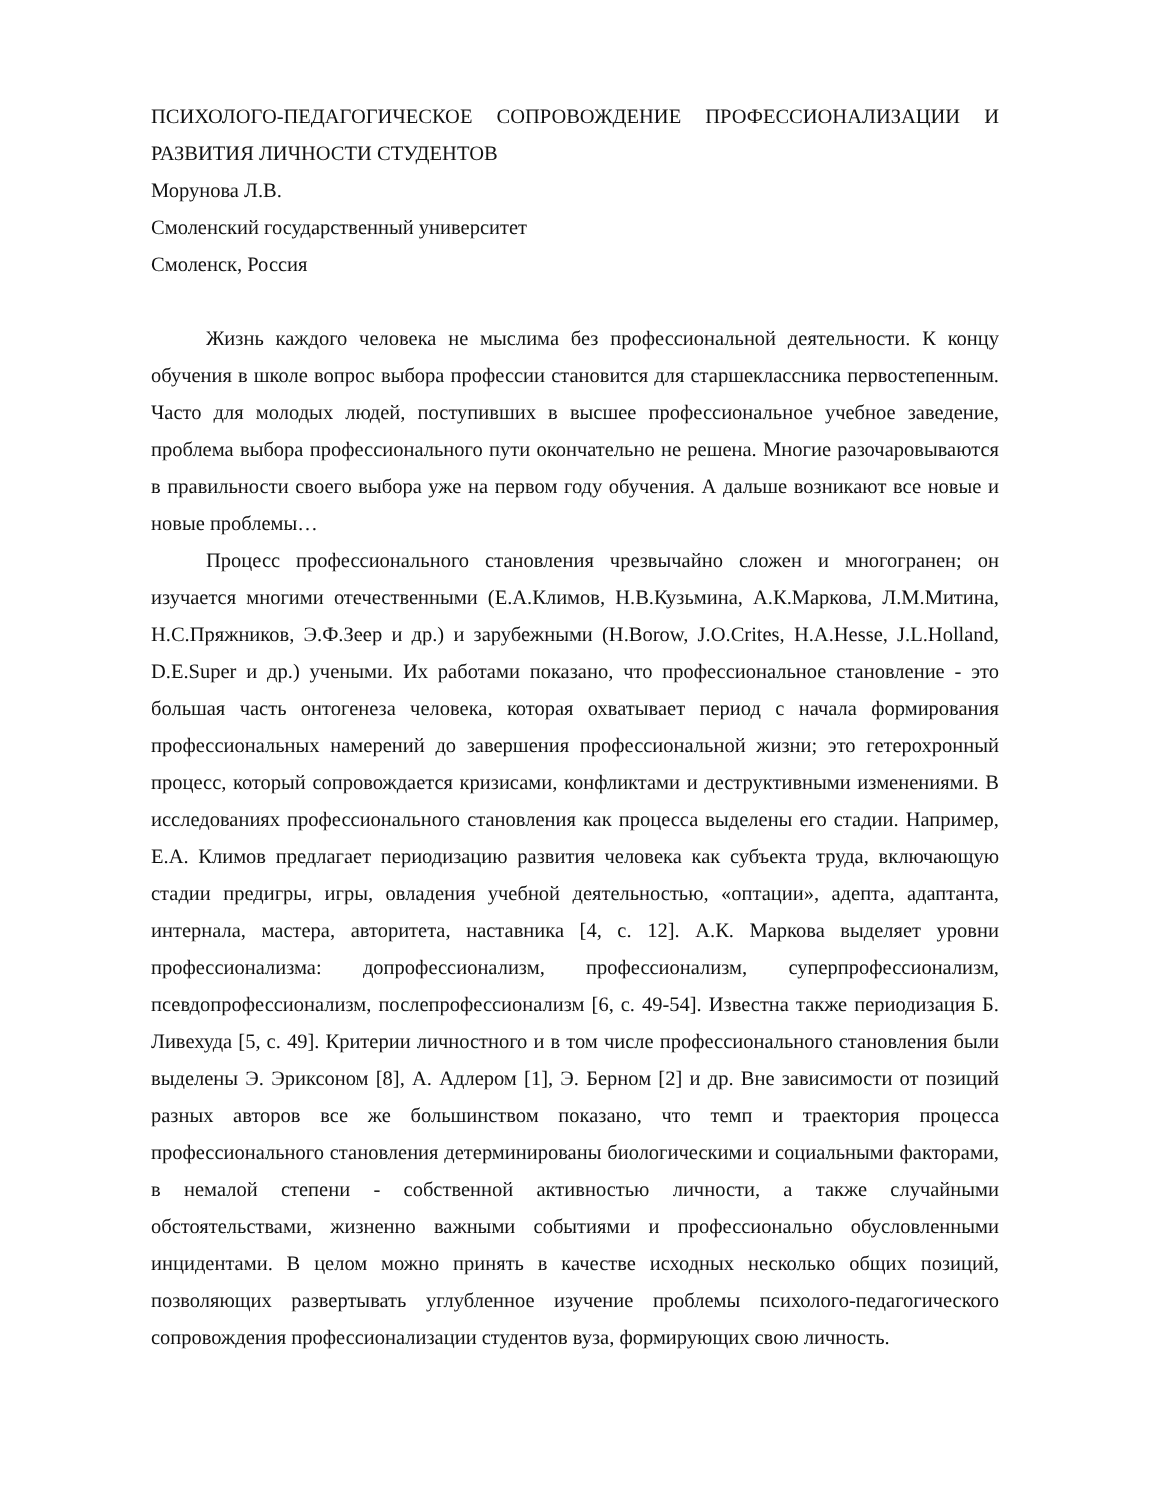ПСИХОЛОГО-ПЕДАГОГИЧЕСКОЕ СОПРОВОЖДЕНИЕ ПРОФЕССИОНАЛИЗАЦИИ И РАЗВИТИЯ ЛИЧНОСТИ СТУДЕНТОВ
Морунова Л.В.
Смоленский государственный университет
Смоленск, Россия
Жизнь каждого человека не мыслима без профессиональной деятельности. К концу обучения в школе вопрос выбора профессии становится для старшеклассника первостепенным. Часто для молодых людей, поступивших в высшее профессиональное учебное заведение, проблема выбора профессионального пути окончательно не решена. Многие разочаровываются в правильности своего выбора уже на первом году обучения. А дальше возникают все новые и новые проблемы…
Процесс профессионального становления чрезвычайно сложен и многогранен; он изучается многими отечественными (Е.А.Климов, Н.В.Кузьмина, А.К.Маркова, Л.М.Митина, Н.С.Пряжников, Э.Ф.Зеер и др.) и зарубежными (H.Borow, J.O.Crites, H.A.Hesse, J.L.Holland, D.E.Super и др.) учеными. Их работами показано, что профессиональное становление - это большая часть онтогенеза человека, которая охватывает период с начала формирования профессиональных намерений до завершения профессиональной жизни; это гетерохронный процесс, который сопровождается кризисами, конфликтами и деструктивными изменениями. В исследованиях профессионального становления как процесса выделены его стадии. Например, Е.А. Климов предлагает периодизацию развития человека как субъекта труда, включающую стадии предигры, игры, овладения учебной деятельностью, «оптации», адепта, адаптанта, интернала, мастера, авторитета, наставника [4, с. 12]. А.К. Маркова выделяет уровни профессионализма: допрофессионализм, профессионализм, суперпрофессионализм, псевдопрофессионализм, послепрофессионализм [6, с. 49-54]. Известна также периодизация Б. Ливехуда [5, с. 49]. Критерии личностного и в том числе профессионального становления были выделены Э. Эриксоном [8], А. Адлером [1], Э. Берном [2] и др. Вне зависимости от позиций разных авторов все же большинством показано, что темп и траектория процесса профессионального становления детерминированы биологическими и социальными факторами, в немалой степени - собственной активностью личности, а также случайными обстоятельствами, жизненно важными событиями и профессионально обусловленными инцидентами. В целом можно принять в качестве исходных несколько общих позиций, позволяющих развертывать углубленное изучение проблемы психолого-педагогического сопровождения профессионализации студентов вуза, формирующих свою личность.